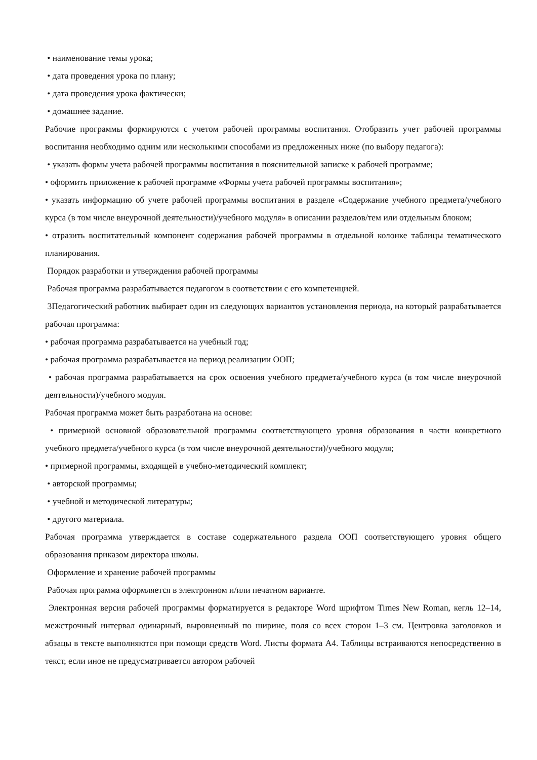• наименование темы урока;
• дата проведения урока по плану;
• дата проведения урока фактически;
• домашнее задание.
Рабочие программы формируются с учетом рабочей программы воспитания. Отобразить учет рабочей программы воспитания необходимо одним или несколькими способами из предложенных ниже (по выбору педагога):
• указать формы учета рабочей программы воспитания в пояснительной записке к рабочей программе;
• оформить приложение к рабочей программе «Формы учета рабочей программы воспитания»;
• указать информацию об учете рабочей программы воспитания в разделе «Содержание учебного предмета/учебного курса (в том числе внеурочной деятельности)/учебного модуля» в описании разделов/тем или отдельным блоком;
• отразить воспитательный компонент содержания рабочей программы в отдельной колонке таблицы тематического планирования.
Порядок разработки и утверждения рабочей программы
Рабочая программа разрабатывается педагогом в соответствии с его компетенцией.
3Педагогический работник выбирает один из следующих вариантов установления периода, на который разрабатывается рабочая программа:
• рабочая программа разрабатывается на учебный год;
• рабочая программа разрабатывается на период реализации ООП;
• рабочая программа разрабатывается на срок освоения учебного предмета/учебного курса (в том числе внеурочной деятельности)/учебного модуля.
Рабочая программа может быть разработана на основе:
• примерной основной образовательной программы соответствующего уровня образования в части конкретного учебного предмета/учебного курса (в том числе внеурочной деятельности)/учебного модуля;
• примерной программы, входящей в учебно-методический комплект;
• авторской программы;
• учебной и методической литературы;
• другого материала.
Рабочая программа утверждается в составе содержательного раздела ООП соответствующего уровня общего образования приказом директора школы.
Оформление и хранение рабочей программы
Рабочая программа оформляется в электронном и/или печатном варианте.
Электронная версия рабочей программы форматируется в редакторе Word шрифтом Times New Roman, кегль 12–14, межстрочный интервал одинарный, выровненный по ширине, поля со всех сторон 1–3 см. Центровка заголовков и абзацы в тексте выполняются при помощи средств Word. Листы формата А4. Таблицы встраиваются непосредственно в текст, если иное не предусматривается автором рабочей